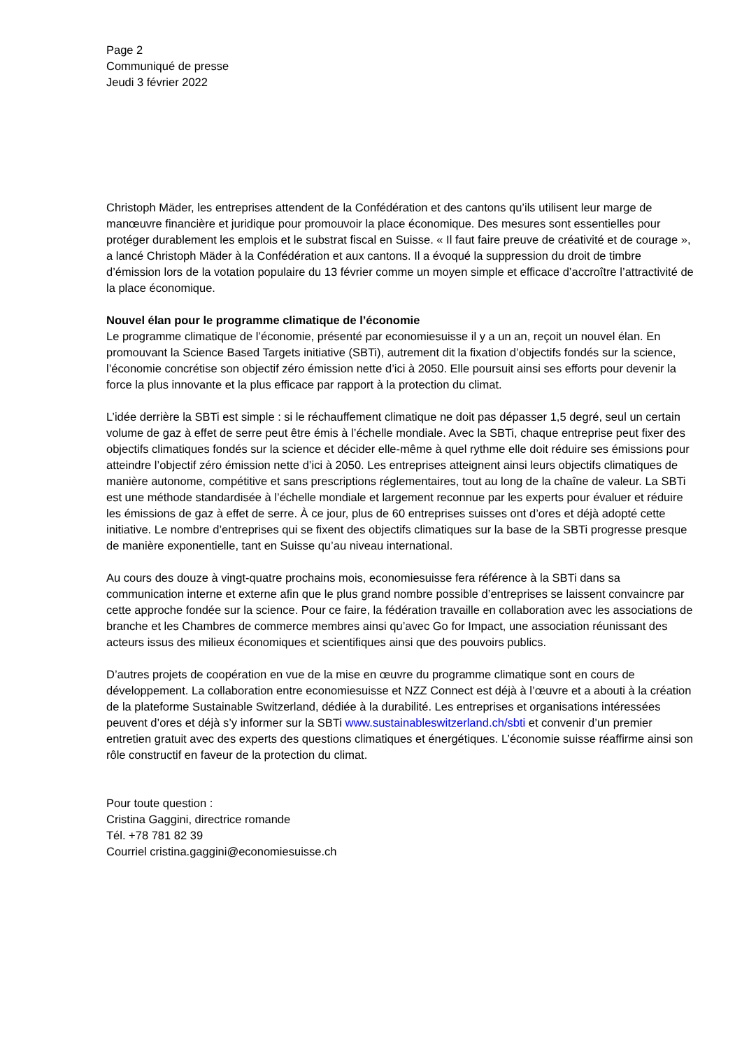Page 2
Communiqué de presse
Jeudi 3 février 2022
Christoph Mäder, les entreprises attendent de la Confédération et des cantons qu’ils utilisent leur marge de manœuvre financière et juridique pour promouvoir la place économique. Des mesures sont essentielles pour protéger durablement les emplois et le substrat fiscal en Suisse. « Il faut faire preuve de créativité et de courage », a lancé Christoph Mäder à la Confédération et aux cantons. Il a évoqué la suppression du droit de timbre d’émission lors de la votation populaire du 13 février comme un moyen simple et efficace d’accroître l’attractivité de la place économique.
Nouvel élan pour le programme climatique de l’économie
Le programme climatique de l’économie, présenté par economiesuisse il y a un an, reçoit un nouvel élan. En promouvant la Science Based Targets initiative (SBTi), autrement dit la fixation d’objectifs fondés sur la science, l’économie concrétise son objectif zéro émission nette d’ici à 2050. Elle poursuit ainsi ses efforts pour devenir la force la plus innovante et la plus efficace par rapport à la protection du climat.
L’idée derrière la SBTi est simple : si le réchauffement climatique ne doit pas dépasser 1,5 degré, seul un certain volume de gaz à effet de serre peut être émis à l’échelle mondiale. Avec la SBTi, chaque entreprise peut fixer des objectifs climatiques fondés sur la science et décider elle-même à quel rythme elle doit réduire ses émissions pour atteindre l’objectif zéro émission nette d’ici à 2050. Les entreprises atteignent ainsi leurs objectifs climatiques de manière autonome, compétitive et sans prescriptions réglementaires, tout au long de la chaîne de valeur. La SBTi est une méthode standardisée à l’échelle mondiale et largement reconnue par les experts pour évaluer et réduire les émissions de gaz à effet de serre. À ce jour, plus de 60 entreprises suisses ont d’ores et déjà adopté cette initiative. Le nombre d’entreprises qui se fixent des objectifs climatiques sur la base de la SBTi progresse presque de manière exponentielle, tant en Suisse qu’au niveau international.
Au cours des douze à vingt-quatre prochains mois, economiesuisse fera référence à la SBTi dans sa communication interne et externe afin que le plus grand nombre possible d’entreprises se laissent convaincre par cette approche fondée sur la science. Pour ce faire, la fédération travaille en collaboration avec les associations de branche et les Chambres de commerce membres ainsi qu’avec Go for Impact, une association réunissant des acteurs issus des milieux économiques et scientifiques ainsi que des pouvoirs publics.
D’autres projets de coopération en vue de la mise en œuvre du programme climatique sont en cours de développement. La collaboration entre economiesuisse et NZZ Connect est déjà à l’œuvre et a abouti à la création de la plateforme Sustainable Switzerland, dédiée à la durabilité. Les entreprises et organisations intéressées peuvent d’ores et déjà s’y informer sur la SBTi www.sustainableswitzerland.ch/sbti et convenir d’un premier entretien gratuit avec des experts des questions climatiques et énergétiques. L’économie suisse réaffirme ainsi son rôle constructif en faveur de la protection du climat.
Pour toute question :
Cristina Gaggini, directrice romande
Tél. +78 781 82 39
Courriel cristina.gaggini@economiesuisse.ch